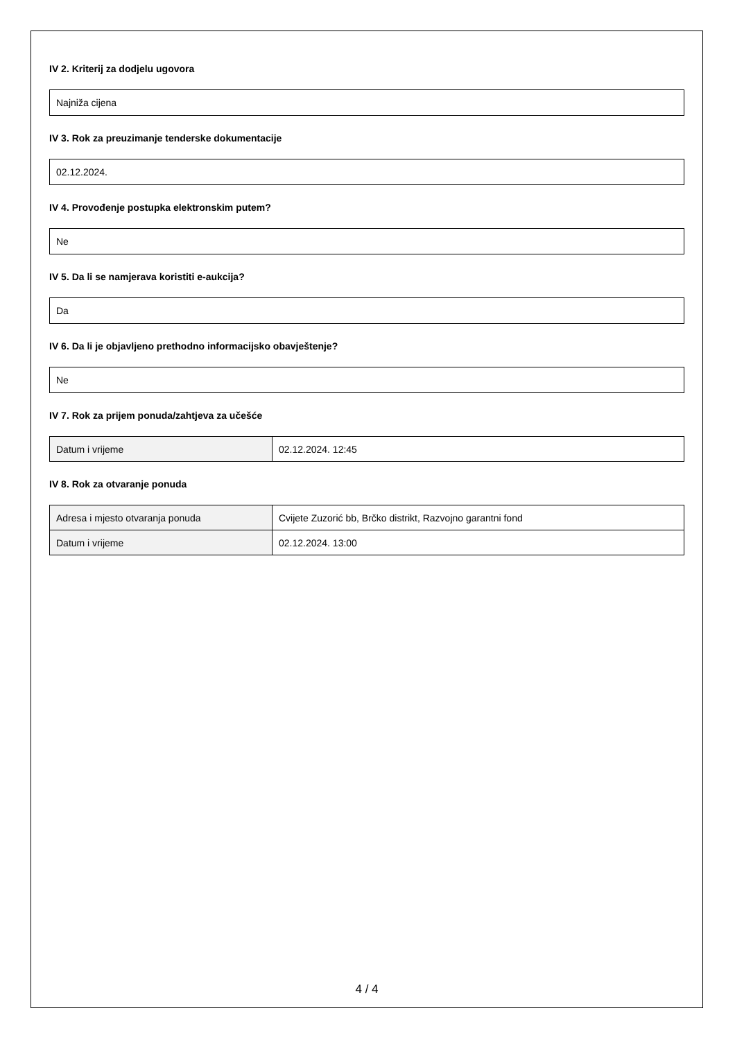IV 2. Kriterij za dodjelu ugovora
Najniža cijena
IV 3. Rok za preuzimanje tenderske dokumentacije
02.12.2024.
IV 4. Provođenje postupka elektronskim putem?
Ne
IV 5. Da li se namjerava koristiti e-aukcija?
Da
IV 6. Da li je objavljeno prethodno informacijsko obavještenje?
Ne
IV 7. Rok za prijem ponuda/zahtjeva za učešće
| Datum i vrijeme | 02.12.2024. 12:45 |
IV 8. Rok za otvaranje ponuda
| Adresa i mjesto otvaranja ponuda | Cvijete Zuzorić bb, Brčko distrikt, Razvojno garantni fond |
| Datum i vrijeme | 02.12.2024. 13:00 |
4 / 4